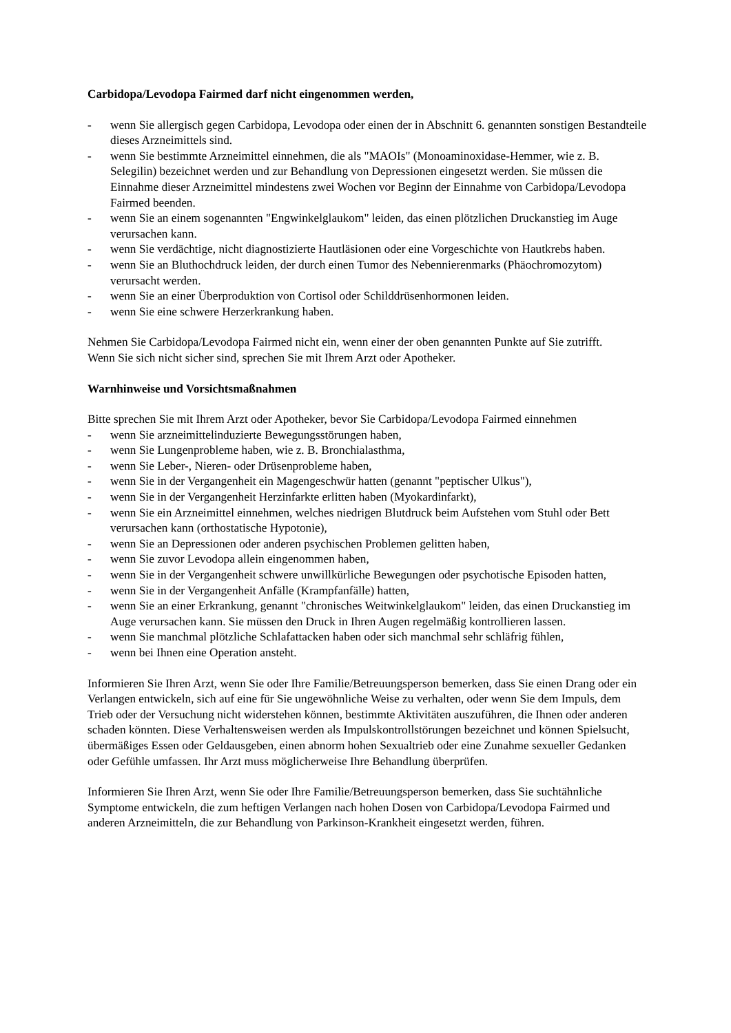Carbidopa/Levodopa Fairmed darf nicht eingenommen werden,
- wenn Sie allergisch gegen Carbidopa, Levodopa oder einen der in Abschnitt 6. genannten sonstigen Bestandteile dieses Arzneimittels sind.
- wenn Sie bestimmte Arzneimittel einnehmen, die als "MAOIs" (Monoaminoxidase-Hemmer, wie z. B. Selegilin) bezeichnet werden und zur Behandlung von Depressionen eingesetzt werden. Sie müssen die Einnahme dieser Arzneimittel mindestens zwei Wochen vor Beginn der Einnahme von Carbidopa/Levodopa Fairmed beenden.
- wenn Sie an einem sogenannten "Engwinkelglaukom" leiden, das einen plötzlichen Druckanstieg im Auge verursachen kann.
- wenn Sie verdächtige, nicht diagnostizierte Hautläsionen oder eine Vorgeschichte von Hautkrebs haben.
- wenn Sie an Bluthochdruck leiden, der durch einen Tumor des Nebennierenmarks (Phäochromozytom) verursacht werden.
- wenn Sie an einer Überproduktion von Cortisol oder Schilddrüsenhormonen leiden.
- wenn Sie eine schwere Herzerkrankung haben.
Nehmen Sie Carbidopa/Levodopa Fairmed nicht ein, wenn einer der oben genannten Punkte auf Sie zutrifft.
Wenn Sie sich nicht sicher sind, sprechen Sie mit Ihrem Arzt oder Apotheker.
Warnhinweise und Vorsichtsmaßnahmen
Bitte sprechen Sie mit Ihrem Arzt oder Apotheker, bevor Sie Carbidopa/Levodopa Fairmed einnehmen
- wenn Sie arzneimittelinduzierte Bewegungsstörungen haben,
- wenn Sie Lungenprobleme haben, wie z. B. Bronchialasthma,
- wenn Sie Leber-, Nieren- oder Drüsenprobleme haben,
- wenn Sie in der Vergangenheit ein Magengeschwür hatten (genannt "peptischer Ulkus"),
- wenn Sie in der Vergangenheit Herzinfarkte erlitten haben (Myokardinfarkt),
- wenn Sie ein Arzneimittel einnehmen, welches niedrigen Blutdruck beim Aufstehen vom Stuhl oder Bett verursachen kann (orthostatische Hypotonie),
- wenn Sie an Depressionen oder anderen psychischen Problemen gelitten haben,
- wenn Sie zuvor Levodopa allein eingenommen haben,
- wenn Sie in der Vergangenheit schwere unwillkürliche Bewegungen oder psychotische Episoden hatten,
- wenn Sie in der Vergangenheit Anfälle (Krampfanfälle) hatten,
- wenn Sie an einer Erkrankung, genannt "chronisches Weitwinkelglaukom" leiden, das einen Druckanstieg im Auge verursachen kann. Sie müssen den Druck in Ihren Augen regelmäßig kontrollieren lassen.
- wenn Sie manchmal plötzliche Schlafattacken haben oder sich manchmal sehr schläfrig fühlen,
- wenn bei Ihnen eine Operation ansteht.
Informieren Sie Ihren Arzt, wenn Sie oder Ihre Familie/Betreuungsperson bemerken, dass Sie einen Drang oder ein Verlangen entwickeln, sich auf eine für Sie ungewöhnliche Weise zu verhalten, oder wenn Sie dem Impuls, dem Trieb oder der Versuchung nicht widerstehen können, bestimmte Aktivitäten auszuführen, die Ihnen oder anderen schaden könnten. Diese Verhaltensweisen werden als Impulskontrollstörungen bezeichnet und können Spielsucht, übermäßiges Essen oder Geldausgeben, einen abnorm hohen Sexualtrieb oder eine Zunahme sexueller Gedanken oder Gefühle umfassen. Ihr Arzt muss möglicherweise Ihre Behandlung überprüfen.
Informieren Sie Ihren Arzt, wenn Sie oder Ihre Familie/Betreuungsperson bemerken, dass Sie suchtähnliche Symptome entwickeln, die zum heftigen Verlangen nach hohen Dosen von Carbidopa/Levodopa Fairmed und anderen Arzneimitteln, die zur Behandlung von Parkinson-Krankheit eingesetzt werden, führen.